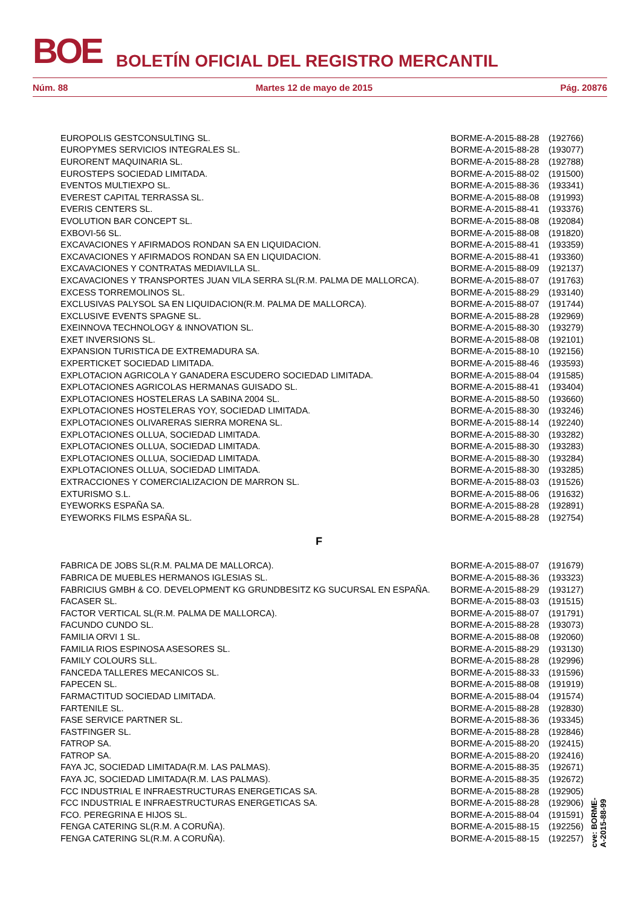BOE BOLETÍN OFICIAL DEL REGISTRO MERCANTIL
Núm. 88 Martes 12 de mayo de 2015 Pág. 20876
| EUROPOLIS GESTCONSULTING SL. | BORME-A-2015-88-28 | (192766) |
| EUROPYMES SERVICIOS INTEGRALES SL. | BORME-A-2015-88-28 | (193077) |
| EURORENT MAQUINARIA SL. | BORME-A-2015-88-28 | (192788) |
| EUROSTEPS SOCIEDAD LIMITADA. | BORME-A-2015-88-02 | (191500) |
| EVENTOS MULTIEXPO SL. | BORME-A-2015-88-36 | (193341) |
| EVEREST CAPITAL TERRASSA SL. | BORME-A-2015-88-08 | (191993) |
| EVERIS CENTERS SL. | BORME-A-2015-88-41 | (193376) |
| EVOLUTION BAR CONCEPT SL. | BORME-A-2015-88-08 | (192084) |
| EXBOVI-56 SL. | BORME-A-2015-88-08 | (191820) |
| EXCAVACIONES Y AFIRMADOS RONDAN SA EN LIQUIDACION. | BORME-A-2015-88-41 | (193359) |
| EXCAVACIONES Y AFIRMADOS RONDAN SA EN LIQUIDACION. | BORME-A-2015-88-41 | (193360) |
| EXCAVACIONES Y CONTRATAS MEDIAVILLA SL. | BORME-A-2015-88-09 | (192137) |
| EXCAVACIONES Y TRANSPORTES JUAN VILA SERRA SL(R.M. PALMA DE MALLORCA). | BORME-A-2015-88-07 | (191763) |
| EXCESS TORREMOLINOS SL. | BORME-A-2015-88-29 | (193140) |
| EXCLUSIVAS PALYSOL SA EN LIQUIDACION(R.M. PALMA DE MALLORCA). | BORME-A-2015-88-07 | (191744) |
| EXCLUSIVE EVENTS SPAGNE SL. | BORME-A-2015-88-28 | (192969) |
| EXEINNOVA TECHNOLOGY & INNOVATION SL. | BORME-A-2015-88-30 | (193279) |
| EXET INVERSIONS SL. | BORME-A-2015-88-08 | (192101) |
| EXPANSION TURISTICA DE EXTREMADURA SA. | BORME-A-2015-88-10 | (192156) |
| EXPERTICKET SOCIEDAD LIMITADA. | BORME-A-2015-88-46 | (193593) |
| EXPLOTACION AGRICOLA Y GANADERA ESCUDERO SOCIEDAD LIMITADA. | BORME-A-2015-88-04 | (191585) |
| EXPLOTACIONES AGRICOLAS HERMANAS GUISADO SL. | BORME-A-2015-88-41 | (193404) |
| EXPLOTACIONES HOSTELERAS LA SABINA 2004 SL. | BORME-A-2015-88-50 | (193660) |
| EXPLOTACIONES HOSTELERAS YOY, SOCIEDAD LIMITADA. | BORME-A-2015-88-30 | (193246) |
| EXPLOTACIONES OLIVARERAS SIERRA MORENA SL. | BORME-A-2015-88-14 | (192240) |
| EXPLOTACIONES OLLUA, SOCIEDAD LIMITADA. | BORME-A-2015-88-30 | (193282) |
| EXPLOTACIONES OLLUA, SOCIEDAD LIMITADA. | BORME-A-2015-88-30 | (193283) |
| EXPLOTACIONES OLLUA, SOCIEDAD LIMITADA. | BORME-A-2015-88-30 | (193284) |
| EXPLOTACIONES OLLUA, SOCIEDAD LIMITADA. | BORME-A-2015-88-30 | (193285) |
| EXTRACCIONES Y COMERCIALIZACION DE MARRON SL. | BORME-A-2015-88-03 | (191526) |
| EXTURISMO S.L. | BORME-A-2015-88-06 | (191632) |
| EYEWORKS ESPAÑA SA. | BORME-A-2015-88-28 | (192891) |
| EYEWORKS FILMS ESPAÑA SL. | BORME-A-2015-88-28 | (192754) |
| F | | |
| FABRICA DE JOBS SL(R.M. PALMA DE MALLORCA). | BORME-A-2015-88-07 | (191679) |
| FABRICA DE MUEBLES HERMANOS IGLESIAS SL. | BORME-A-2015-88-36 | (193323) |
| FABRICIUS GMBH & CO. DEVELOPMENT KG GRUNDBESITZ KG SUCURSAL EN ESPAÑA. | BORME-A-2015-88-29 | (193127) |
| FACASER SL. | BORME-A-2015-88-03 | (191515) |
| FACTOR VERTICAL SL(R.M. PALMA DE MALLORCA). | BORME-A-2015-88-07 | (191791) |
| FACUNDO CUNDO SL. | BORME-A-2015-88-28 | (193073) |
| FAMILIA ORVI 1 SL. | BORME-A-2015-88-08 | (192060) |
| FAMILIA RIOS ESPINOSA ASESORES SL. | BORME-A-2015-88-29 | (193130) |
| FAMILY COLOURS SLL. | BORME-A-2015-88-28 | (192996) |
| FANCEDA TALLERES MECANICOS SL. | BORME-A-2015-88-33 | (191596) |
| FAPECEN SL. | BORME-A-2015-88-08 | (191919) |
| FARMACTITUD SOCIEDAD LIMITADA. | BORME-A-2015-88-04 | (191574) |
| FARTENILE SL. | BORME-A-2015-88-28 | (192830) |
| FASE SERVICE PARTNER SL. | BORME-A-2015-88-36 | (193345) |
| FASTFINGER SL. | BORME-A-2015-88-28 | (192846) |
| FATROP SA. | BORME-A-2015-88-20 | (192415) |
| FATROP SA. | BORME-A-2015-88-20 | (192416) |
| FAYA JC, SOCIEDAD LIMITADA(R.M. LAS PALMAS). | BORME-A-2015-88-35 | (192671) |
| FAYA JC, SOCIEDAD LIMITADA(R.M. LAS PALMAS). | BORME-A-2015-88-35 | (192672) |
| FCC INDUSTRIAL E INFRAESTRUCTURAS ENERGETICAS SA. | BORME-A-2015-88-28 | (192905) |
| FCC INDUSTRIAL E INFRAESTRUCTURAS ENERGETICAS SA. | BORME-A-2015-88-28 | (192906) |
| FCO. PEREGRINA E HIJOS SL. | BORME-A-2015-88-04 | (191591) |
| FENGA CATERING SL(R.M. A CORUÑA). | BORME-A-2015-88-15 | (192256) |
| FENGA CATERING SL(R.M. A CORUÑA). | BORME-A-2015-88-15 | (192257) |
cve: BORME-A-2015-88-99